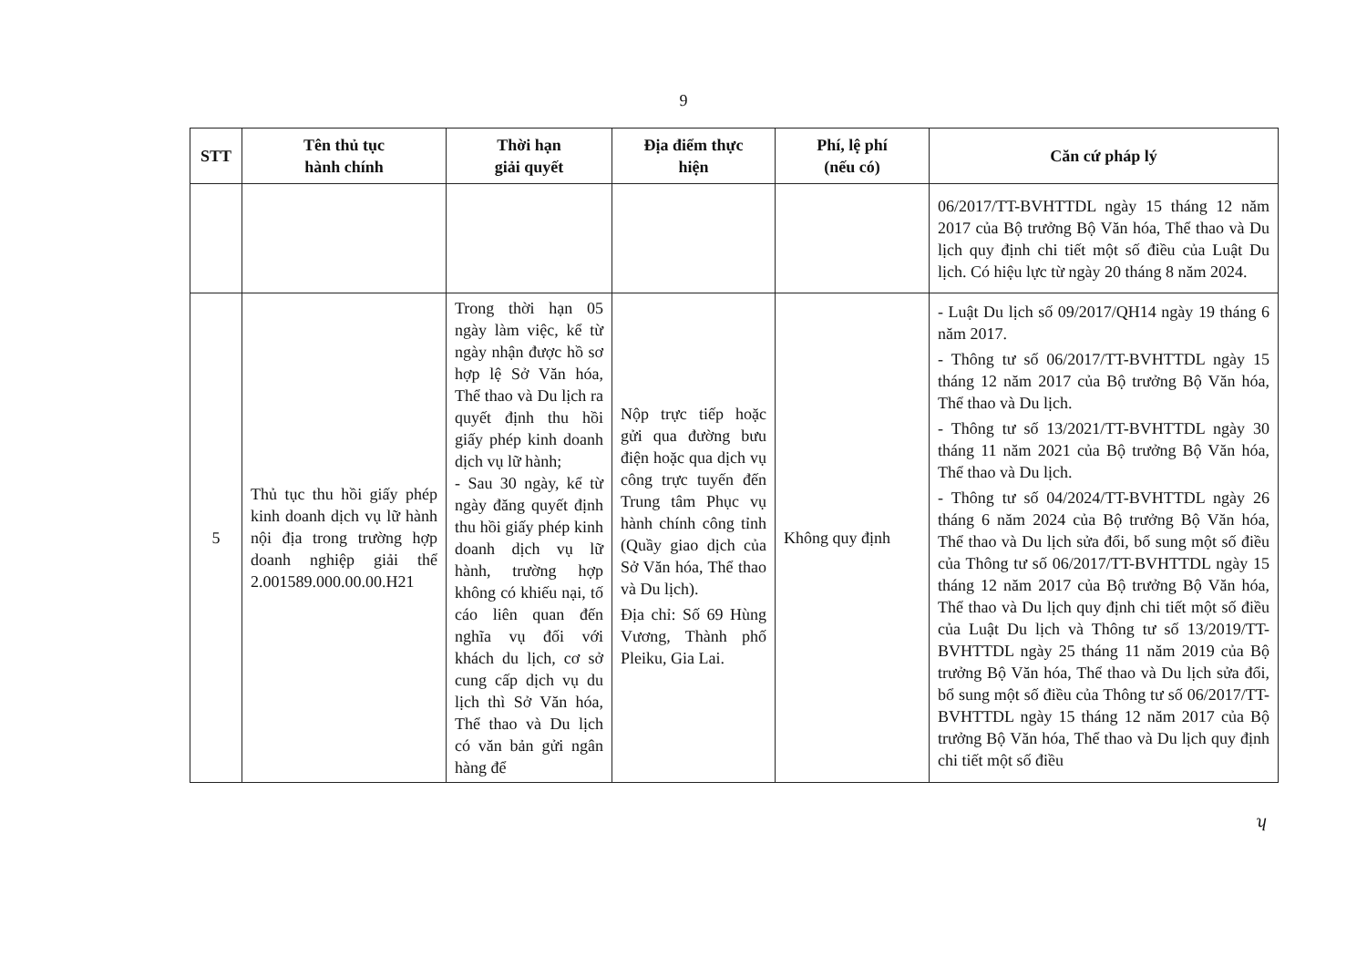9
| STT | Tên thủ tục hành chính | Thời hạn giải quyết | Địa điểm thực hiện | Phí, lệ phí (nếu có) | Căn cứ pháp lý |
| --- | --- | --- | --- | --- | --- |
| | | | | | 06/2017/TT-BVHTTDL ngày 15 tháng 12 năm 2017 của Bộ trưởng Bộ Văn hóa, Thể thao và Du lịch quy định chi tiết một số điều của Luật Du lịch. Có hiệu lực từ ngày 20 tháng 8 năm 2024. |
| 5 | Thủ tục thu hồi giấy phép kinh doanh dịch vụ lữ hành nội địa trong trường hợp doanh nghiệp giải thể 2.001589.000.00.00.H21 | Trong thời hạn 05 ngày làm việc, kể từ ngày nhận được hồ sơ hợp lệ Sở Văn hóa, Thể thao và Du lịch ra quyết định thu hồi giấy phép kinh doanh dịch vụ lữ hành; - Sau 30 ngày, kể từ ngày đăng quyết định thu hồi giấy phép kinh doanh dịch vụ lữ hành, trường hợp không có khiếu nại, tố cáo liên quan đến nghĩa vụ đối với khách du lịch, cơ sở cung cấp dịch vụ du lịch thì Sở Văn hóa, Thể thao và Du lịch có văn bản gửi ngân hàng để | Nộp trực tiếp hoặc gửi qua đường bưu điện hoặc qua dịch vụ công trực tuyến đến Trung tâm Phục vụ hành chính công tỉnh (Quầy giao dịch của Sở Văn hóa, Thể thao và Du lịch). Địa chỉ: Số 69 Hùng Vương, Thành phố Pleiku, Gia Lai. | Không quy định | - Luật Du lịch số 09/2017/QH14 ngày 19 tháng 6 năm 2017. - Thông tư số 06/2017/TT-BVHTTDL ngày 15 tháng 12 năm 2017 của Bộ trưởng Bộ Văn hóa, Thể thao và Du lịch. - Thông tư số 13/2021/TT-BVHTTDL ngày 30 tháng 11 năm 2021 của Bộ trưởng Bộ Văn hóa, Thể thao và Du lịch. - Thông tư số 04/2024/TT-BVHTTDL ngày 26 tháng 6 năm 2024 của Bộ trưởng Bộ Văn hóa, Thể thao và Du lịch sửa đổi, bổ sung một số điều của Thông tư số 06/2017/TT-BVHTTDL ngày 15 tháng 12 năm 2017 của Bộ trưởng Bộ Văn hóa, Thể thao và Du lịch quy định chi tiết một số điều của Luật Du lịch và Thông tư số 13/2019/TT-BVHTTDL ngày 25 tháng 11 năm 2019 của Bộ trưởng Bộ Văn hóa, Thể thao và Du lịch sửa đổi, bổ sung một số điều của Thông tư số 06/2017/TT-BVHTTDL ngày 15 tháng 12 năm 2017 của Bộ trưởng Bộ Văn hóa, Thể thao và Du lịch quy định chi tiết một số điều |
ʮ